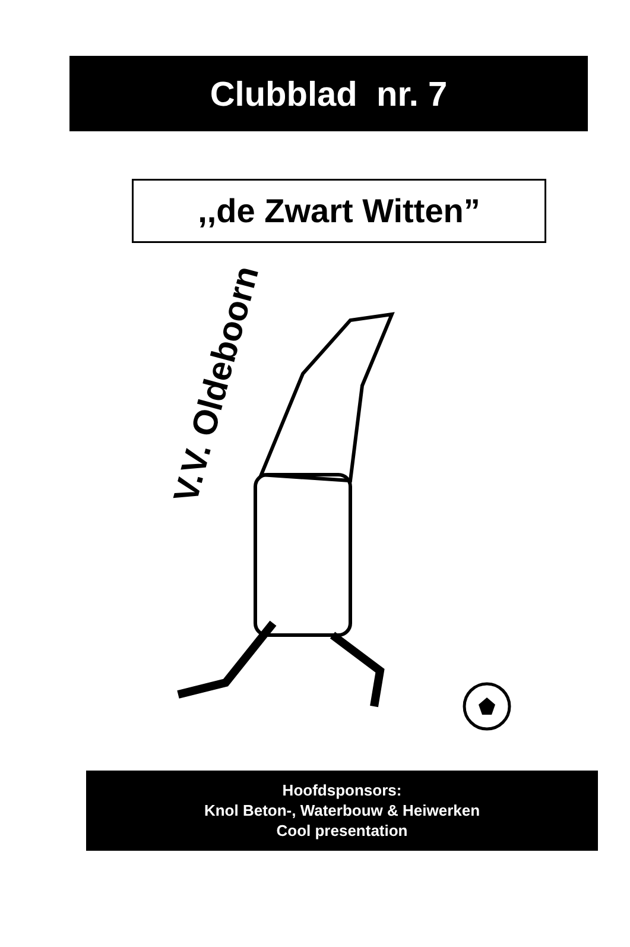Clubblad nr. 7
,,de Zwart Witten”
V.V. Oldeboorn
Hoofdsponsors:
Knol Beton-, Waterbouw & Heiwerken
Cool presentation